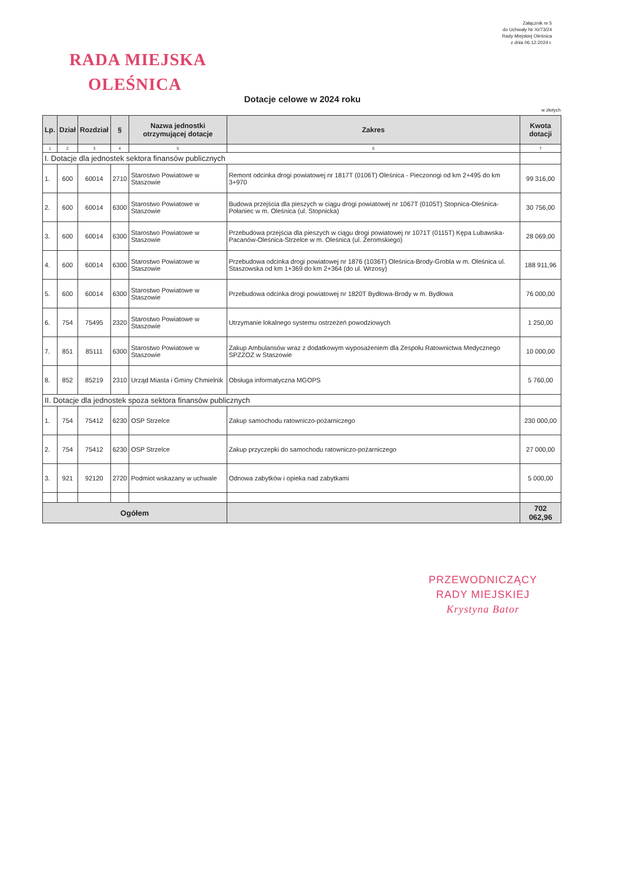Załącznik nr 5
do Uchwały Nr XI/73/24
Rady Miejskiej Oleśnica
z dnia 06.12.2024 r.
RADA MIEJSKA
OLEŚNICA
Dotacje celowe w 2024 roku
w złotych
| Lp. | Dział | Rozdział | § | Nazwa jednostki otrzymującej dotacje | Zakres | Kwota dotacji |
| --- | --- | --- | --- | --- | --- | --- |
| 1 | 2 | 3 | 4 | 5 | 6 | 7 |
| I. Dotacje dla jednostek sektora finansów publicznych | | | | | | |
| 1. | 600 | 60014 | 2710 | Starostwo Powiatowe w Staszowie | Remont odcinka drogi powiatowej nr 1817T (0106T) Oleśnica - Pieczonogi od km 2+495 do km 3+970 | 99 316,00 |
| 2. | 600 | 60014 | 6300 | Starostwo Powiatowe w Staszowie | Budowa przejścia dla pieszych w ciągu drogi powiatowej nr 1067T (0105T) Stopnica-Oleśnica-Połaniec w m. Oleśnica (ul. Stopnicka) | 30 756,00 |
| 3. | 600 | 60014 | 6300 | Starostwo Powiatowe w Staszowie | Przebudowa przejścia dla pieszych w ciągu drogi powiatowej nr 1071T (0115T) Kępa Lubawska-Pacanów-Oleśnica-Strzelce w m. Oleśnica (ul. Żeromskiego) | 28 069,00 |
| 4. | 600 | 60014 | 6300 | Starostwo Powiatowe w Staszowie | Przebudowa odcinka drogi powiatowej nr 1876 (1036T) Oleśnica-Brody-Grobla w m. Oleśnica ul. Staszowska od km 1+369 do km 2+364 (do ul. Wrzosy) | 188 911,96 |
| 5. | 600 | 60014 | 6300 | Starostwo Powiatowe w Staszowie | Przebudowa odcinka drogi powiatowej nr 1820T Bydłowa-Brody w m. Bydłowa | 76 000,00 |
| 6. | 754 | 75495 | 2320 | Starostwo Powiatowe w Staszowie | Utrzymanie lokalnego systemu ostrzeżeń powodziowych | 1 250,00 |
| 7. | 851 | 85111 | 6300 | Starostwo Powiatowe w Staszowie | Zakup Ambulansów wraz z dodatkowym wyposażeniem dla Zespołu Ratownictwa Medycznego SPZZOZ w Staszowie | 10 000,00 |
| 8. | 852 | 85219 | 2310 | Urząd Miasta i Gminy Chmielnik | Obsługa informatyczna MGOPS | 5 760,00 |
| II. Dotacje dla jednostek spoza sektora finansów publicznych | | | | | | |
| 1. | 754 | 75412 | 6230 | OSP Strzelce | Zakup samochodu ratowniczo-pożarniczego | 230 000,00 |
| 2. | 754 | 75412 | 6230 | OSP Strzelce | Zakup przyczepki do samochodu ratowniczo-pożarniczego | 27 000,00 |
| 3. | 921 | 92120 | 2720 | Podmiot wskazany w uchwale | Odnowa zabytków i opieka nad zabytkami | 5 000,00 |
| Ogółem | | | | | | 702 062,96 |
PRZEWODNICZĄCY
RADY MIEJSKIEJ
Krystyna Bator